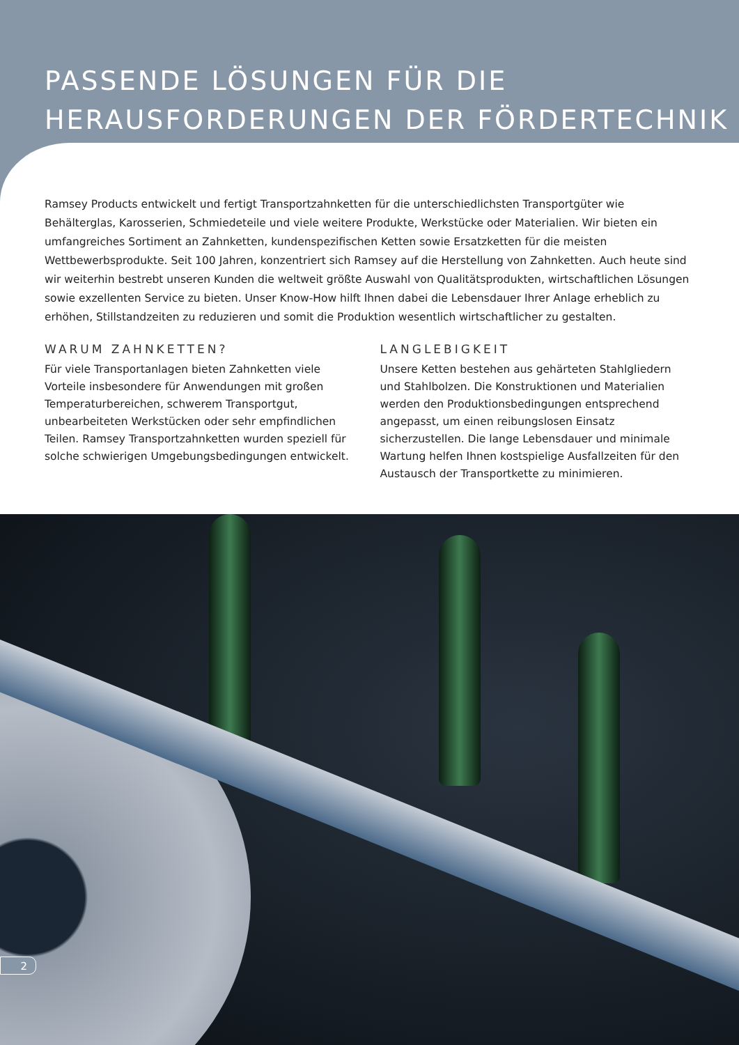PASSENDE LÖSUNGEN FÜR DIE
HERAUSFORDERUNGEN DER FÖRDERTECHNIK
Ramsey Products entwickelt und fertigt Transportzahnketten für die unterschiedlichsten Transportgüter wie Behälterglas, Karosserien, Schmiedeteile und viele weitere Produkte, Werkstücke oder Materialien. Wir bieten ein umfangreiches Sortiment an Zahnketten, kundenspezifischen Ketten sowie Ersatzketten für die meisten Wettbewerbsprodukte. Seit 100 Jahren, konzentriert sich Ramsey auf die Herstellung von Zahnketten. Auch heute sind wir weiterhin bestrebt unseren Kunden die weltweit größte Auswahl von Qualitätsprodukten, wirtschaftlichen Lösungen sowie exzellenten Service zu bieten. Unser Know-How hilft Ihnen dabei die Lebensdauer Ihrer Anlage erheblich zu erhöhen, Stillstandzeiten zu reduzieren und somit die Produktion wesentlich wirtschaftlicher zu gestalten.
WARUM ZAHNKETTEN?
Für viele Transportanlagen bieten Zahnketten viele Vorteile insbesondere für Anwendungen mit großen Temperaturbereichen, schwerem Transportgut, unbearbeiteten Werkstücken oder sehr empfindlichen Teilen. Ramsey Transportzahnketten wurden speziell für solche schwierigen Umgebungsbedingungen entwickelt.
LANGLEBIGKEIT
Unsere Ketten bestehen aus gehärteten Stahlgliedern und Stahlbolzen. Die Konstruktionen und Materialien werden den Produktionsbedingungen entsprechend angepasst, um einen reibungslosen Einsatz sicherzustellen. Die lange Lebensdauer und minimale Wartung helfen Ihnen kostspielige Ausfallzeiten für den Austausch der Transportkette zu minimieren.
2